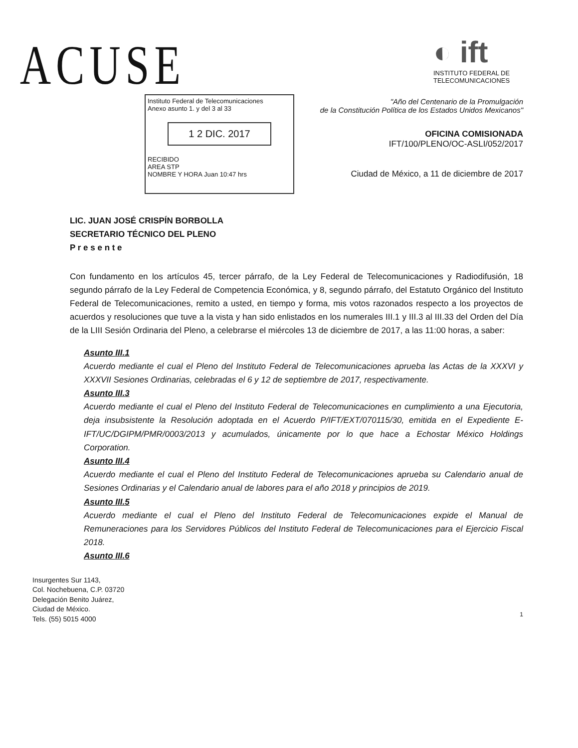ACUSE
◐ ift
INSTITUTO FEDERAL DE
TELECOMUNICACIONES
"Año del Centenario de la Promulgación
de la Constitución Política de los Estados Unidos Mexicanos"
Instituto Federal de Telecomunicaciones
Anexo asunto 1. y del 3 al 33
1 2 DIC. 2017
RECIBIDO
AREA STP
NOMBRE Y HORA Juan 10:47 hrs
OFICINA COMISIONADA
IFT/100/PLENO/OC-ASLI/052/2017
Ciudad de México, a 11 de diciembre de 2017
LIC. JUAN JOSÉ CRISPÍN BORBOLLA
SECRETARIO TÉCNICO DEL PLENO
P r e s e n t e
Con fundamento en los artículos 45, tercer párrafo, de la Ley Federal de Telecomunicaciones y Radiodifusión, 18 segundo párrafo de la Ley Federal de Competencia Económica, y 8, segundo párrafo, del Estatuto Orgánico del Instituto Federal de Telecomunicaciones, remito a usted, en tiempo y forma, mis votos razonados respecto a los proyectos de acuerdos y resoluciones que tuve a la vista y han sido enlistados en los numerales III.1 y III.3 al III.33 del Orden del Día de la LIII Sesión Ordinaria del Pleno, a celebrarse el miércoles 13 de diciembre de 2017, a las 11:00 horas, a saber:
Asunto III.1
Acuerdo mediante el cual el Pleno del Instituto Federal de Telecomunicaciones aprueba las Actas de la XXXVI y XXXVII Sesiones Ordinarias, celebradas el 6 y 12 de septiembre de 2017, respectivamente.
Asunto III.3
Acuerdo mediante el cual el Pleno del Instituto Federal de Telecomunicaciones en cumplimiento a una Ejecutoria, deja insubsistente la Resolución adoptada en el Acuerdo P/IFT/EXT/070115/30, emitida en el Expediente E-IFT/UC/DGIPM/PMR/0003/2013 y acumulados, únicamente por lo que hace a Echostar México Holdings Corporation.
Asunto III.4
Acuerdo mediante el cual el Pleno del Instituto Federal de Telecomunicaciones aprueba su Calendario anual de Sesiones Ordinarias y el Calendario anual de labores para el año 2018 y principios de 2019.
Asunto III.5
Acuerdo mediante el cual el Pleno del Instituto Federal de Telecomunicaciones expide el Manual de Remuneraciones para los Servidores Públicos del Instituto Federal de Telecomunicaciones para el Ejercicio Fiscal 2018.
Asunto III.6
Insurgentes Sur 1143,
Col. Nochebuena, C.P. 03720
Delegación Benito Juárez,
Ciudad de México.
Tels. (55) 5015 4000
1